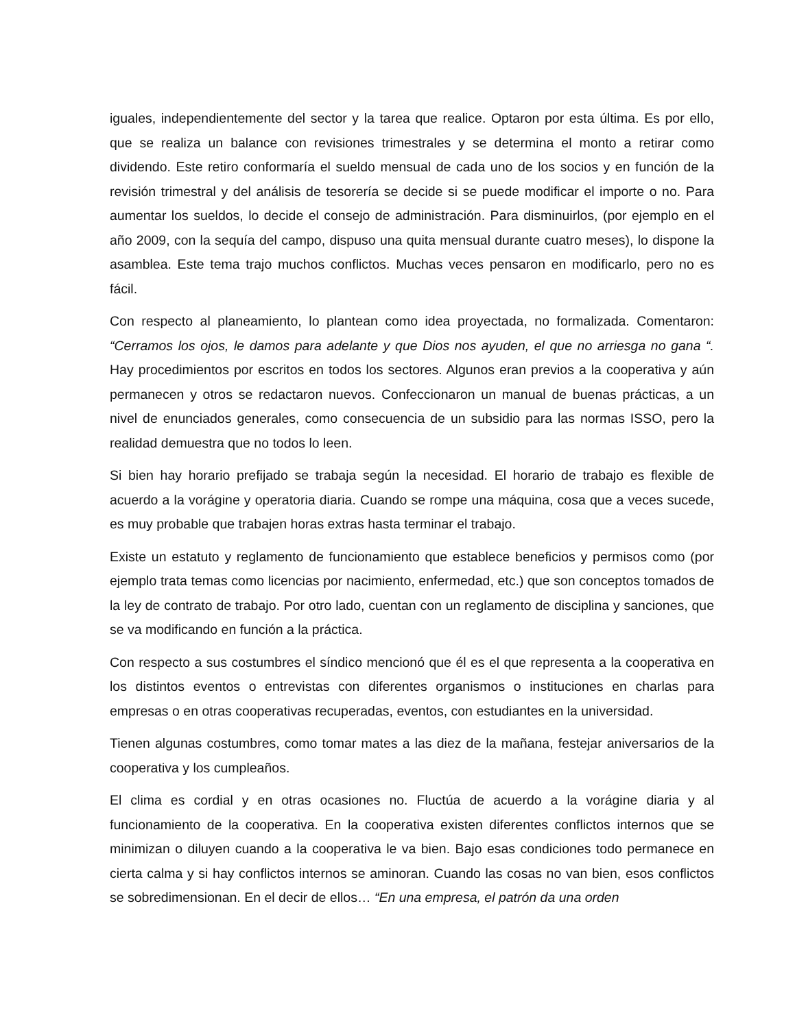iguales, independientemente del sector y la tarea que realice. Optaron por esta última. Es por ello, que se realiza un balance con revisiones trimestrales y se determina el monto a retirar como dividendo. Este retiro conformaría el sueldo mensual de cada uno de los socios y en función de la revisión trimestral y del análisis de tesorería se decide si se puede modificar el importe o no. Para aumentar los sueldos, lo decide el consejo de administración. Para disminuirlos, (por ejemplo en el año 2009, con la sequía del campo, dispuso una quita mensual durante cuatro meses), lo dispone la asamblea. Este tema trajo muchos conflictos. Muchas veces pensaron en modificarlo, pero no es fácil.
Con respecto al planeamiento, lo plantean como idea proyectada, no formalizada. Comentaron: “Cerramos los ojos, le damos para adelante y que Dios nos ayuden, el que no arriesga no gana “. Hay procedimientos por escritos en todos los sectores. Algunos eran previos a la cooperativa y aún permanecen y otros se redactaron nuevos. Confeccionaron un manual de buenas prácticas, a un nivel de enunciados generales, como consecuencia de un subsidio para las normas ISSO, pero la realidad demuestra que no todos lo leen.
Si bien hay horario prefijado se trabaja según la necesidad. El horario de trabajo es flexible de acuerdo a la vorágine y operatoria diaria. Cuando se rompe una máquina, cosa que a veces sucede, es muy probable que trabajen horas extras hasta terminar el trabajo.
Existe un estatuto y reglamento de funcionamiento que establece beneficios y permisos como (por ejemplo trata temas como licencias por nacimiento, enfermedad, etc.) que son conceptos tomados de la ley de contrato de trabajo. Por otro lado, cuentan con un reglamento de disciplina y sanciones, que se va modificando en función a la práctica.
Con respecto a sus costumbres el síndico mencionó que él es el que representa a la cooperativa en los distintos eventos o entrevistas con diferentes organismos o instituciones en charlas para empresas o en otras cooperativas recuperadas, eventos, con estudiantes en la universidad.
Tienen algunas costumbres, como tomar mates a las diez de la mañana, festejar aniversarios de la cooperativa y los cumpleaños.
El clima es cordial y en otras ocasiones no. Fluctúa de acuerdo a la vorágine diaria y al funcionamiento de la cooperativa. En la cooperativa existen diferentes conflictos internos que se minimizan o diluyen cuando a la cooperativa le va bien. Bajo esas condiciones todo permanece en cierta calma y si hay conflictos internos se aminoran. Cuando las cosas no van bien, esos conflictos se sobredimensionan. En el decir de ellos… “En una empresa, el patrón da una orden